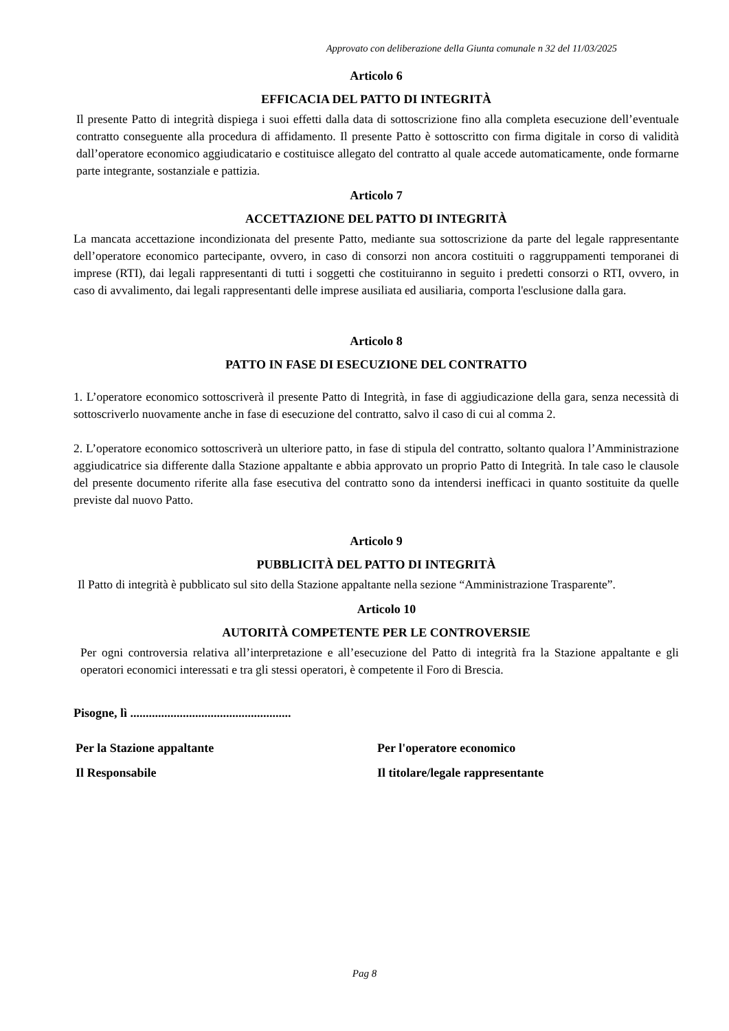Approvato con deliberazione della Giunta comunale n 32 del 11/03/2025
Articolo 6
EFFICACIA DEL PATTO DI INTEGRITÀ
Il presente Patto di integrità dispiega i suoi effetti dalla data di sottoscrizione fino alla completa esecuzione dell’eventuale contratto conseguente alla procedura di affidamento. Il presente Patto è sottoscritto con firma digitale in corso di validità dall’operatore economico aggiudicatario e costituisce allegato del contratto al quale accede automaticamente, onde formarne parte integrante, sostanziale e pattizia.
Articolo 7
ACCETTAZIONE DEL PATTO DI INTEGRITÀ
La mancata accettazione incondizionata del presente Patto, mediante sua sottoscrizione da parte del legale rappresentante dell’operatore economico partecipante, ovvero, in caso di consorzi non ancora costituiti o raggruppamenti temporanei di imprese (RTI), dai legali rappresentanti di tutti i soggetti che costituiranno in seguito i predetti consorzi o RTI, ovvero, in caso di avvalimento, dai legali rappresentanti delle imprese ausiliata ed ausiliaria, comporta l'esclusione dalla gara.
Articolo 8
PATTO IN FASE DI ESECUZIONE DEL CONTRATTO
1. L’operatore economico sottoscriverà il presente Patto di Integrità, in fase di aggiudicazione della gara, senza necessità di sottoscriverlo nuovamente anche in fase di esecuzione del contratto, salvo il caso di cui al comma 2.
2. L’operatore economico sottoscriverà un ulteriore patto, in fase di stipula del contratto, soltanto qualora l’Amministrazione aggiudicatrice sia differente dalla Stazione appaltante e abbia approvato un proprio Patto di Integrità. In tale caso le clausole del presente documento riferite alla fase esecutiva del contratto sono da intendersi inefficaci in quanto sostituite da quelle previste dal nuovo Patto.
Articolo 9
PUBBLICITÀ DEL PATTO DI INTEGRITÀ
Il Patto di integrità è pubblicato sul sito della Stazione appaltante nella sezione “Amministrazione Trasparente”.
Articolo 10
AUTORITÀ COMPETENTE PER LE CONTROVERSIE
Per ogni controversia relativa all’interpretazione e all’esecuzione del Patto di integrità fra la Stazione appaltante e gli operatori economici interessati e tra gli stessi operatori, è competente il Foro di Brescia.
Pisogne, lì ....................................................
Per la Stazione appaltante
Il Responsabile
Per l'operatore economico
Il titolare/legale rappresentante
Pag 8